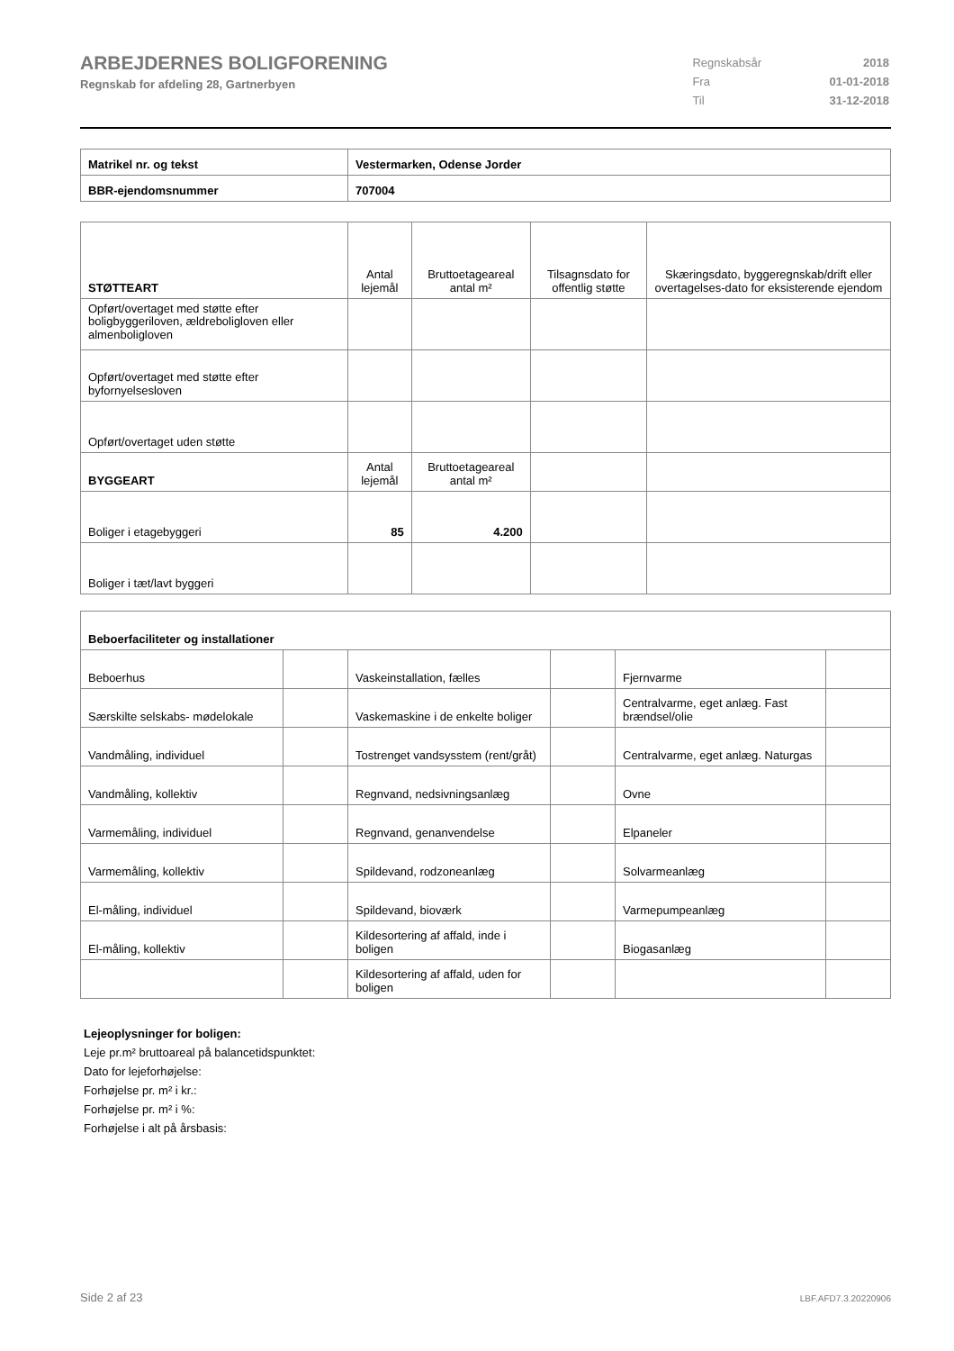ARBEJDERNES BOLIGFORENING
Regnskab for afdeling 28, Gartnerbyen
| Regnskabsår | 2018 |
| Fra | 01-01-2018 |
| Til | 31-12-2018 |
| Matrikel nr. og tekst | Vestermarken, Odense Jorder |
| BBR-ejendomsnummer | 707004 |
| STØTTEART | Antal lejemål | Bruttoetageareal antal m² | Tilsagnsdato for offentlig støtte | Skæringsdato, byggeregnskab/drift eller overtagelses-dato for eksisterende ejendom |
| Opført/overtaget med støtte efter boligbyggeriloven, ældreboligloven eller almenboligloven | | | | |
| Opført/overtaget med støtte efter byfornyelsesloven | | | | |
| Opført/overtaget uden støtte | | | | |
| BYGGEART | Antal lejemål | Bruttoetageareal antal m² | | |
| Boliger i etagebyggeri | 85 | 4.200 | | |
| Boliger i tæt/lavt byggeri | | | | |
| Beboerfaciliteter og installationer | | | | | |
| Beboerhus | | Vaskeinstallation, fælles | | Fjernvarme | |
| Særskilte selskabs- mødelokale | | Vaskemaskine i de enkelte boliger | | Centralvarme, eget anlæg. Fast brændsel/olie | |
| Vandmåling, individuel | | Tostrenget vandsysstem (rent/gråt) | | Centralvarme, eget anlæg. Naturgas | |
| Vandmåling, kollektiv | | Regnvand, nedsivningsanlæg | | Ovne | |
| Varmemåling, individuel | | Regnvand, genanvendelse | | Elpaneler | |
| Varmemåling, kollektiv | | Spildevand, rodzoneanlæg | | Solvarmeanlæg | |
| El-måling, individuel | | Spildevand, bioværk | | Varmepumpeanlæg | |
| El-måling, kollektiv | | Kildesortering af affald, inde i boligen | | Biogasanlæg | |
| | | Kildesortering af affald, uden for boligen | | | |
Lejeoplysninger for boligen:
Leje pr.m² bruttoareal på balancetidspunktet:
Dato for lejeforhøjelse:
Forhøjelse pr. m² i kr.:
Forhøjelse pr. m² i %:
Forhøjelse i alt på årsbasis:
Side 2 af 23 LBF.AFD7.3.20220906